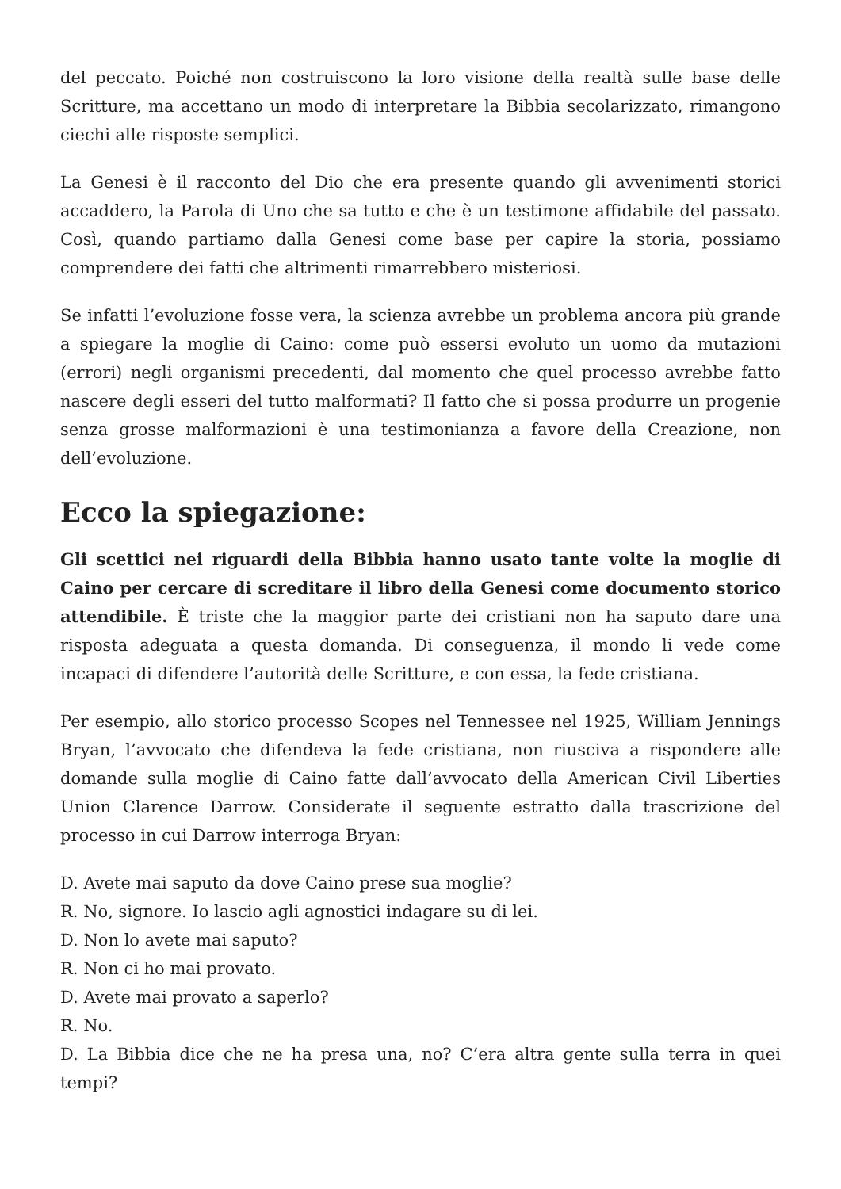del peccato. Poiché non costruiscono la loro visione della realtà sulle base delle Scritture, ma accettano un modo di interpretare la Bibbia secolarizzato, rimangono ciechi alle risposte semplici.
La Genesi è il racconto del Dio che era presente quando gli avvenimenti storici accaddero, la Parola di Uno che sa tutto e che è un testimone affidabile del passato. Così, quando partiamo dalla Genesi come base per capire la storia, possiamo comprendere dei fatti che altrimenti rimarrebbero misteriosi.
Se infatti l’evoluzione fosse vera, la scienza avrebbe un problema ancora più grande a spiegare la moglie di Caino: come può essersi evoluto un uomo da mutazioni (errori) negli organismi precedenti, dal momento che quel processo avrebbe fatto nascere degli esseri del tutto malformati? Il fatto che si possa produrre un progenie senza grosse malformazioni è una testimonianza a favore della Creazione, non dell’evoluzione.
Ecco la spiegazione:
Gli scettici nei riguardi della Bibbia hanno usato tante volte la moglie di Caino per cercare di screditare il libro della Genesi come documento storico attendibile. È triste che la maggior parte dei cristiani non ha saputo dare una risposta adeguata a questa domanda. Di conseguenza, il mondo li vede come incapaci di difendere l’autorità delle Scritture, e con essa, la fede cristiana.
Per esempio, allo storico processo Scopes nel Tennessee nel 1925, William Jennings Bryan, l’avvocato che difendeva la fede cristiana, non riusciva a rispondere alle domande sulla moglie di Caino fatte dall’avvocato della American Civil Liberties Union Clarence Darrow. Considerate il seguente estratto dalla trascrizione del processo in cui Darrow interroga Bryan:
D. Avete mai saputo da dove Caino prese sua moglie?
R. No, signore. Io lascio agli agnostici indagare su di lei.
D. Non lo avete mai saputo?
R. Non ci ho mai provato.
D. Avete mai provato a saperlo?
R. No.
D. La Bibbia dice che ne ha presa una, no? C’era altra gente sulla terra in quei tempi?